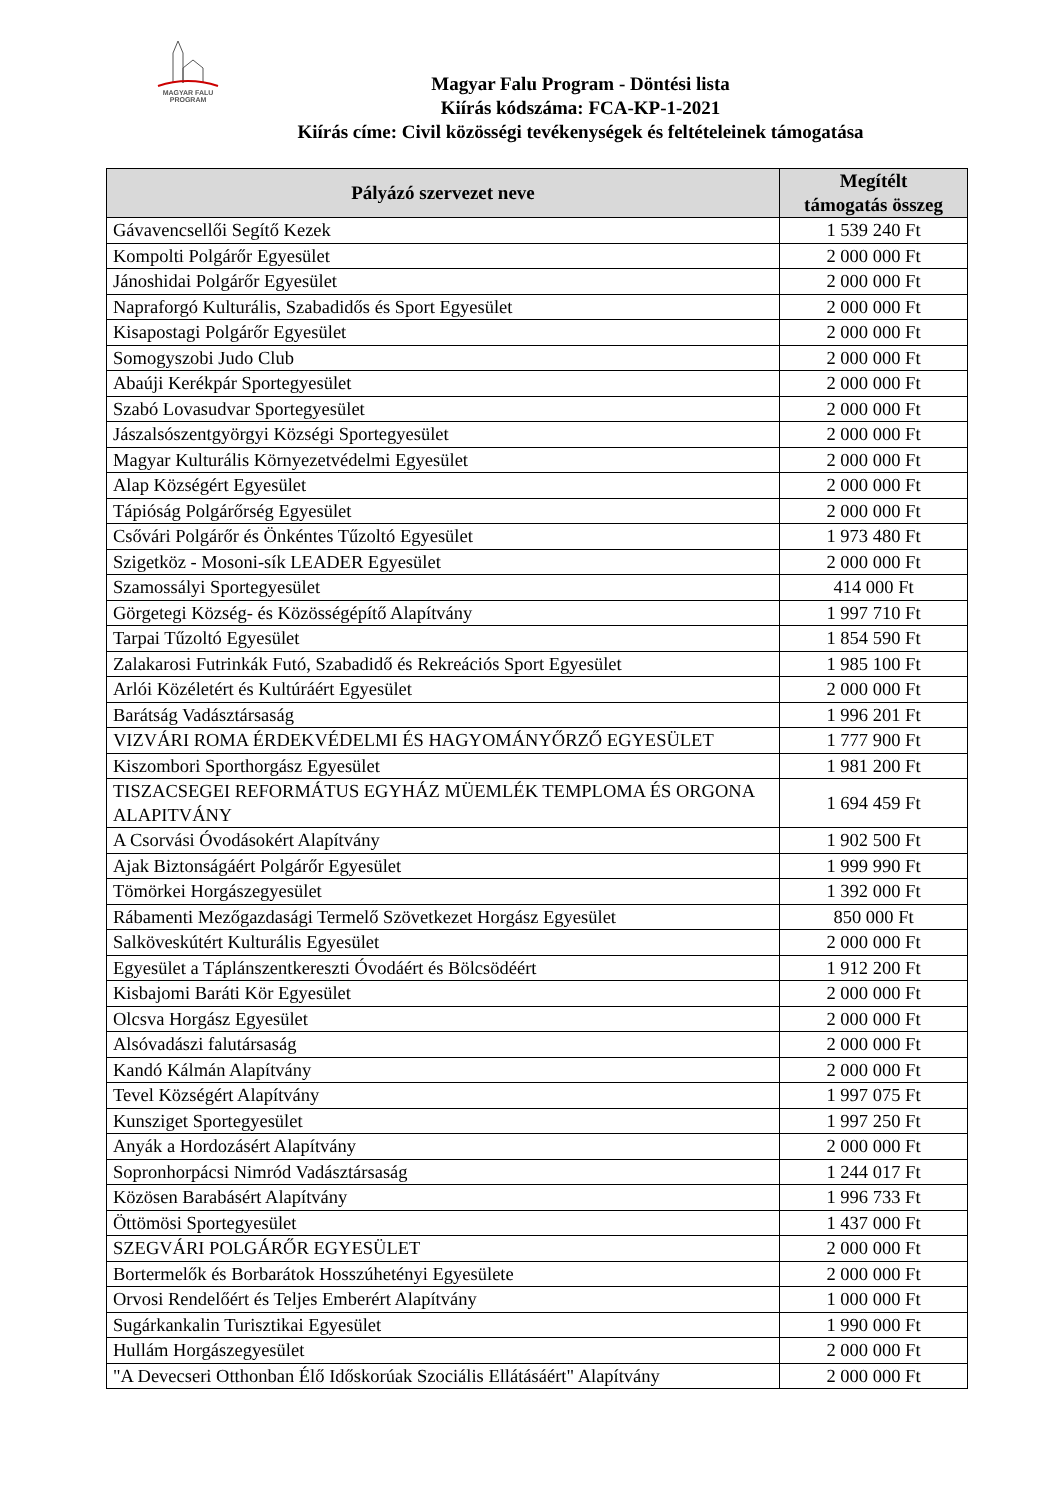MAGYAR FALU
PROGRAM
Magyar Falu Program - Döntési lista
Kiírás kódszáma: FCA-KP-1-2021
Kiírás címe: Civil közösségi tevékenységek és feltételeinek támogatása
| Pályázó szervezet neve | Megítélt támogatás összeg |
| --- | --- |
| Gávavencsellői Segítő Kezek | 1 539 240 Ft |
| Kompolti Polgárőr Egyesület | 2 000 000 Ft |
| Jánoshidai Polgárőr Egyesület | 2 000 000 Ft |
| Napraforgó Kulturális, Szabadidős és Sport Egyesület | 2 000 000 Ft |
| Kisapostagi Polgárőr Egyesület | 2 000 000 Ft |
| Somogyszobi Judo Club | 2 000 000 Ft |
| Abaúji Kerékpár Sportegyesület | 2 000 000 Ft |
| Szabó Lovasudvar Sportegyesület | 2 000 000 Ft |
| Jászalsószentgyörgyi Községi Sportegyesület | 2 000 000 Ft |
| Magyar Kulturális Környezetvédelmi Egyesület | 2 000 000 Ft |
| Alap Községért Egyesület | 2 000 000 Ft |
| Tápióság Polgárőrség Egyesület | 2 000 000 Ft |
| Csővári Polgárőr és Önkéntes Tűzoltó Egyesület | 1 973 480 Ft |
| Szigetköz - Mosoni-sík LEADER Egyesület | 2 000 000 Ft |
| Szamossályi Sportegyesület | 414 000 Ft |
| Görgetegi Község- és Közösségépítő Alapítvány | 1 997 710 Ft |
| Tarpai Tűzoltó Egyesület | 1 854 590 Ft |
| Zalakarosi Futrinkák Futó, Szabadidő és Rekreációs Sport Egyesület | 1 985 100 Ft |
| Arlói Közéletért és Kultúráért Egyesület | 2 000 000 Ft |
| Barátság Vadásztársaság | 1 996 201 Ft |
| VIZVÁRI ROMA ÉRDEKVÉDELMI ÉS HAGYOMÁNYŐRZŐ EGYESÜLET | 1 777 900 Ft |
| Kiszombori Sporthorgász Egyesület | 1 981 200 Ft |
| TISZACSEGEI REFORMÁTUS EGYHÁZ MÜEMLÉK TEMPLOMA ÉS ORGONA ALAPITVÁNY | 1 694 459 Ft |
| A Csorvási Óvodásokért Alapítvány | 1 902 500 Ft |
| Ajak Biztonságáért Polgárőr Egyesület | 1 999 990 Ft |
| Tömörkei Horgászegyesület | 1 392 000 Ft |
| Rábamenti Mezőgazdasági Termelő Szövetkezet Horgász Egyesület | 850 000 Ft |
| Salköveskútért Kulturális Egyesület | 2 000 000 Ft |
| Egyesület a Táplánszentkereszti Óvodáért és Bölcsödéért | 1 912 200 Ft |
| Kisbajomi Baráti Kör Egyesület | 2 000 000 Ft |
| Olcsva Horgász Egyesület | 2 000 000 Ft |
| Alsóvadászi falutársaság | 2 000 000 Ft |
| Kandó Kálmán Alapítvány | 2 000 000 Ft |
| Tevel Községért Alapítvány | 1 997 075 Ft |
| Kunsziget Sportegyesület | 1 997 250 Ft |
| Anyák a Hordozásért Alapítvány | 2 000 000 Ft |
| Sopronhorpácsi Nimród Vadásztársaság | 1 244 017 Ft |
| Közösen Barabásért Alapítvány | 1 996 733 Ft |
| Öttömösi Sportegyesület | 1 437 000 Ft |
| SZEGVÁRI POLGÁRŐR EGYESÜLET | 2 000 000 Ft |
| Bortermelők és Borbarátok Hosszúhetényi Egyesülete | 2 000 000 Ft |
| Orvosi Rendelőért és Teljes Emberért Alapítvány | 1 000 000 Ft |
| Sugárkankalin Turisztikai Egyesület | 1 990 000 Ft |
| Hullám Horgászegyesület | 2 000 000 Ft |
| "A Devecseri Otthonban Élő Időskorúak Szociális Ellátásáért" Alapítvány | 2 000 000 Ft |